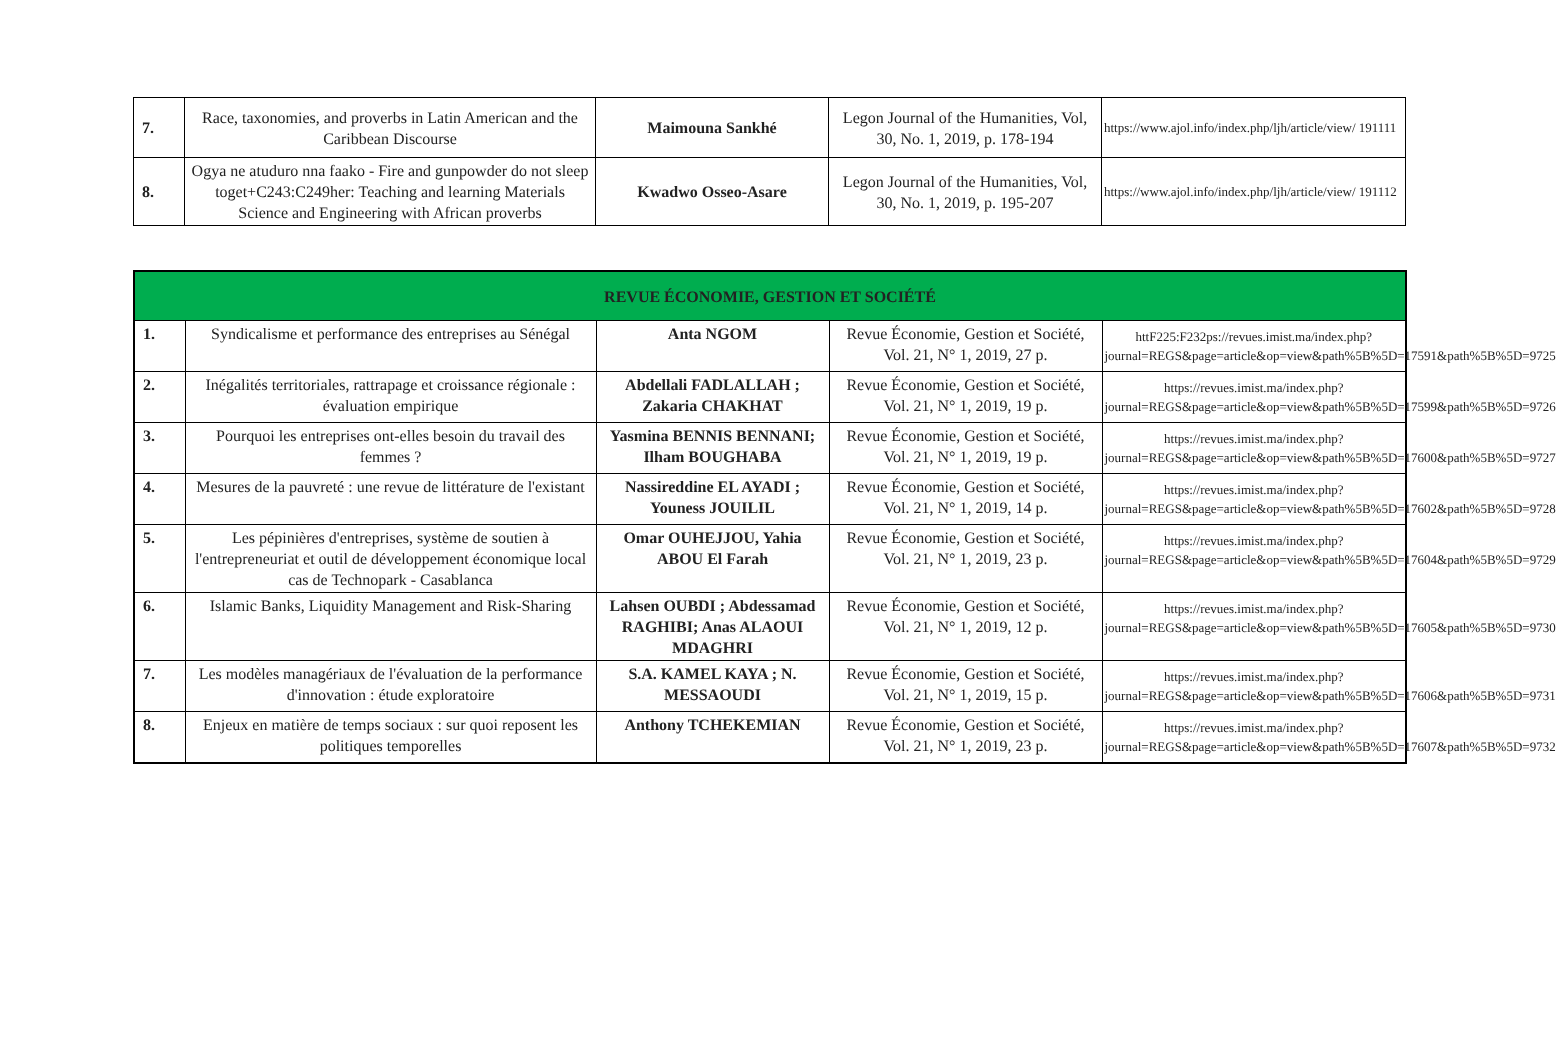| 7. | Race, taxonomies, and proverbs in Latin American and the Caribbean Discourse | Maimouna Sankhé | Legon Journal of the Humanities, Vol, 30, No. 1, 2019, p. 178-194 | https://www.ajol.info/index.php/ljh/article/view/ 191111 |
| 8. | Ogya ne atuduro nna faako - Fire and gunpowder do not sleep toget+C243:C249her: Teaching and learning Materials Science and Engineering with African proverbs | Kwadwo Osseo-Asare | Legon Journal of the Humanities, Vol, 30, No. 1, 2019, p. 195-207 | https://www.ajol.info/index.php/ljh/article/view/ 191112 |
| REVUE ÉCONOMIE, GESTION ET SOCIÉTÉ | | | | |
| 1. | Syndicalisme et performance des entreprises au Sénégal | Anta NGOM | Revue Économie, Gestion et Société, Vol. 21, N° 1, 2019, 27 p. | httF225:F232ps://revues.imist.ma/index.php?journal=REGS&page=article&op=view&path%5B%5D=17591&path%5B%5D=9725 |
| 2. | Inégalités territoriales, rattrapage et croissance régionale : évaluation empirique | Abdellali FADLALLAH ; Zakaria CHAKHAT | Revue Économie, Gestion et Société, Vol. 21, N° 1, 2019, 19 p. | https://revues.imist.ma/index.php?journal=REGS&page=article&op=view&path%5B%5D=17599&path%5B%5D=9726 |
| 3. | Pourquoi les entreprises ont-elles besoin du travail des femmes ? | Yasmina BENNIS BENNANI; Ilham BOUGHABA | Revue Économie, Gestion et Société, Vol. 21, N° 1, 2019, 19 p. | https://revues.imist.ma/index.php?journal=REGS&page=article&op=view&path%5B%5D=17600&path%5B%5D=9727 |
| 4. | Mesures de la pauvreté : une revue de littérature de l'existant | Nassireddine EL AYADI ; Youness JOUILIL | Revue Économie, Gestion et Société, Vol. 21, N° 1, 2019, 14 p. | https://revues.imist.ma/index.php?journal=REGS&page=article&op=view&path%5B%5D=17602&path%5B%5D=9728 |
| 5. | Les pépinières d'entreprises, système de soutien à l'entrepreneuriat et outil de développement économique local cas de Technopark - Casablanca | Omar OUHEJJOU, Yahia ABOU El Farah | Revue Économie, Gestion et Société, Vol. 21, N° 1, 2019, 23 p. | https://revues.imist.ma/index.php?journal=REGS&page=article&op=view&path%5B%5D=17604&path%5B%5D=9729 |
| 6. | Islamic Banks, Liquidity Management and Risk-Sharing | Lahsen OUBDI ; Abdessamad RAGHIBI; Anas ALAOUI MDAGHRI | Revue Économie, Gestion et Société, Vol. 21, N° 1, 2019, 12 p. | https://revues.imist.ma/index.php?journal=REGS&page=article&op=view&path%5B%5D=17605&path%5B%5D=9730 |
| 7. | Les modèles managériaux de l'évaluation de la performance d'innovation : étude exploratoire | S.A. KAMEL KAYA ; N. MESSAOUDI | Revue Économie, Gestion et Société, Vol. 21, N° 1, 2019, 15 p. | https://revues.imist.ma/index.php?journal=REGS&page=article&op=view&path%5B%5D=17606&path%5B%5D=9731 |
| 8. | Enjeux en matière de temps sociaux : sur quoi reposent les politiques temporelles | Anthony TCHEKEMIAN | Revue Économie, Gestion et Société, Vol. 21, N° 1, 2019, 23 p. | https://revues.imist.ma/index.php?journal=REGS&page=article&op=view&path%5B%5D=17607&path%5B%5D=9732 |